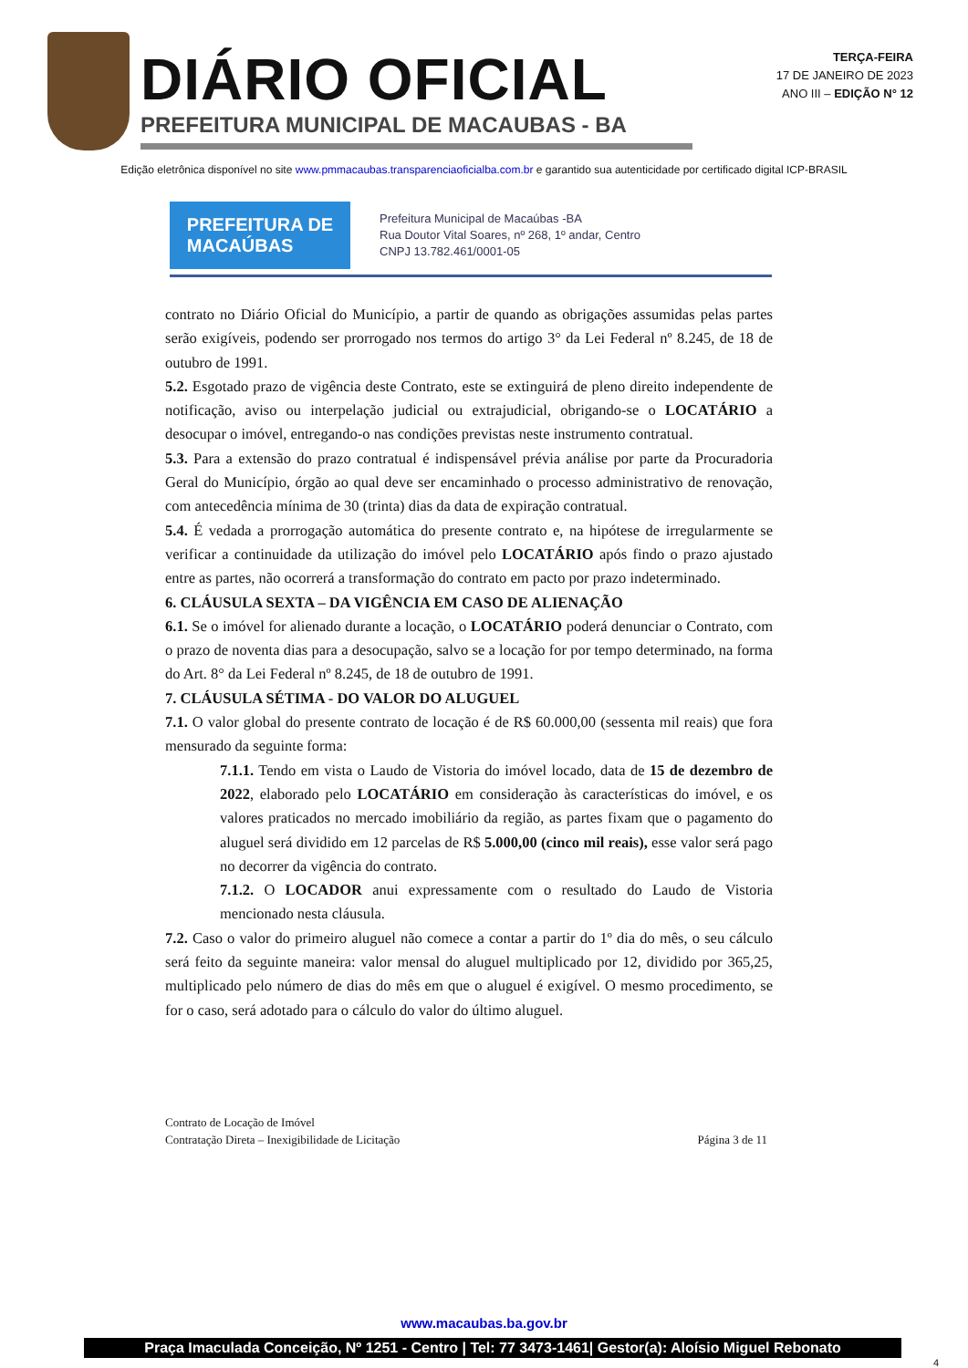DIÁRIO OFICIAL
PREFEITURA MUNICIPAL DE MACAUBAS - BA
TERÇA-FEIRA
17 DE JANEIRO DE 2023
ANO III – EDIÇÃO N° 12
Edição eletrônica disponível no site www.pmmacaubas.transparenciaoficialba.com.br e garantido sua autenticidade por certificado digital ICP-BRASIL
PREFEITURA DE
MACAÚBAS
Prefeitura Municipal de Macaúbas -BA
Rua Doutor Vital Soares, nº 268, 1º andar, Centro
CNPJ 13.782.461/0001-05
contrato no Diário Oficial do Município, a partir de quando as obrigações assumidas pelas partes serão exigíveis, podendo ser prorrogado nos termos do artigo 3° da Lei Federal nº 8.245, de 18 de outubro de 1991.
5.2. Esgotado prazo de vigência deste Contrato, este se extinguirá de pleno direito independente de notificação, aviso ou interpelação judicial ou extrajudicial, obrigando-se o LOCATÁRIO a desocupar o imóvel, entregando-o nas condições previstas neste instrumento contratual.
5.3. Para a extensão do prazo contratual é indispensável prévia análise por parte da Procuradoria Geral do Município, órgão ao qual deve ser encaminhado o processo administrativo de renovação, com antecedência mínima de 30 (trinta) dias da data de expiração contratual.
5.4. É vedada a prorrogação automática do presente contrato e, na hipótese de irregularmente se verificar a continuidade da utilização do imóvel pelo LOCATÁRIO após findo o prazo ajustado entre as partes, não ocorrerá a transformação do contrato em pacto por prazo indeterminado.
6. CLÁUSULA SEXTA – DA VIGÊNCIA EM CASO DE ALIENAÇÃO
6.1. Se o imóvel for alienado durante a locação, o LOCATÁRIO poderá denunciar o Contrato, com o prazo de noventa dias para a desocupação, salvo se a locação for por tempo determinado, na forma do Art. 8° da Lei Federal nº 8.245, de 18 de outubro de 1991.
7. CLÁUSULA SÉTIMA - DO VALOR DO ALUGUEL
7.1. O valor global do presente contrato de locação é de R$ 60.000,00 (sessenta mil reais) que fora mensurado da seguinte forma:
7.1.1. Tendo em vista o Laudo de Vistoria do imóvel locado, data de 15 de dezembro de 2022, elaborado pelo LOCATÁRIO em consideração às características do imóvel, e os valores praticados no mercado imobiliário da região, as partes fixam que o pagamento do aluguel será dividido em 12 parcelas de R$ 5.000,00 (cinco mil reais), esse valor será pago no decorrer da vigência do contrato.
7.1.2. O LOCADOR anui expressamente com o resultado do Laudo de Vistoria mencionado nesta cláusula.
7.2. Caso o valor do primeiro aluguel não comece a contar a partir do 1º dia do mês, o seu cálculo será feito da seguinte maneira: valor mensal do aluguel multiplicado por 12, dividido por 365,25, multiplicado pelo número de dias do mês em que o aluguel é exigível. O mesmo procedimento, se for o caso, será adotado para o cálculo do valor do último aluguel.
Contrato de Locação de Imóvel
Contratação Direta – Inexigibilidade de Licitação
Página 3 de 11
www.macaubas.ba.gov.br
Praça Imaculada Conceição, Nº 1251 - Centro | Tel: 77 3473-1461| Gestor(a): Aloísio Miguel Rebonato
4